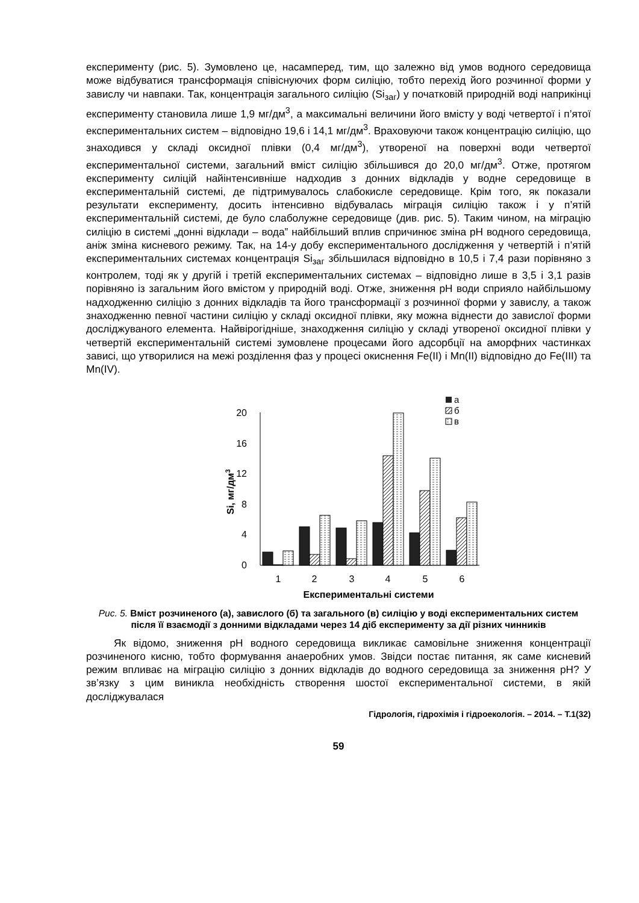експерименту (рис. 5). Зумовлено це, насамперед, тим, що залежно від умов водного середовища може відбуватися трансформація співіснуючих форм силіцію, тобто перехід його розчинної форми у завислу чи навпаки. Так, концентрація загального силіцію (Si<sub>заг</sub>) у початковій природній воді наприкінці експерименту становила лише 1,9 мг/дм<sup>3</sup>, а максимальні величини його вмісту у воді четвертої і п’ятої експериментальних систем – відповідно 19,6 і 14,1 мг/дм<sup>3</sup>. Враховуючи також концентрацію силіцію, що знаходився у складі оксидної плівки (0,4 мг/дм<sup>3</sup>), утвореної на поверхні води четвертої експериментальної системи, загальний вміст силіцію збільшився до 20,0 мг/дм<sup>3</sup>. Отже, протягом експерименту силіцій найінтенсивніше надходив з донних відкладів у водне середовище в експериментальній системі, де підтримувалось слабокисле середовище. Крім того, як показали результати експерименту, досить інтенсивно відбувалась міграція силіцію також і у п’ятій експериментальній системі, де було слаболужне середовище (див. рис. 5). Таким чином, на міграцію силіцію в системі „донні відклади – вода” найбільший вплив спричинює зміна pH водного середовища, аніж зміна кисневого режиму. Так, на 14-у добу експериментального дослідження у четвертій і п’ятій експериментальних системах концентрація Si<sub>заг</sub> збільшилася відповідно в 10,5 і 7,4 рази порівняно з контролем, тоді як у другій і третій експериментальних системах – відповідно лише в 3,5 і 3,1 разів порівняно із загальним його вмістом у природній воді. Отже, зниження pH води сприяло найбільшому надходженню силіцію з донних відкладів та його трансформації з розчинної форми у завислу, а також знаходженню певної частини силіцію у складі оксидної плівки, яку можна віднести до завислої форми досліджуваного елемента. Найвірогідніше, знаходження силіцію у складі утвореної оксидної плівки у четвертій експериментальній системі зумовлене процесами його адсорбції на аморфних частинках зависі, що утворилися на межі розділення фаз у процесі окиснення Fe(II) і Mn(II) відповідно до Fe(III) та Mn(IV).
0
4
8
12
16
20
Si, мг/дм3
1
2
3
4
5
6
Експериментальні системи
а
б
в
Рис. 5. Вміст розчиненого (а), завислого (б) та загального (в) силіцію у воді експериментальних систем після її взаємодії з донними відкладами через 14 діб експерименту за дії різних чинників
Як відомо, зниження pH водного середовища викликає самовільне зниження концентрації розчиненого кисню, тобто формування анаеробних умов. Звідси постає питання, як саме кисневий режим впливає на міграцію силіцію з донних відкладів до водного середовища за зниження pH? У зв’язку з цим виникла необхідність створення шостої експериментальної системи, в якій досліджувалася
Гідрологія, гідрохімія і гідроекологія. – 2014. – Т.1(32)
59